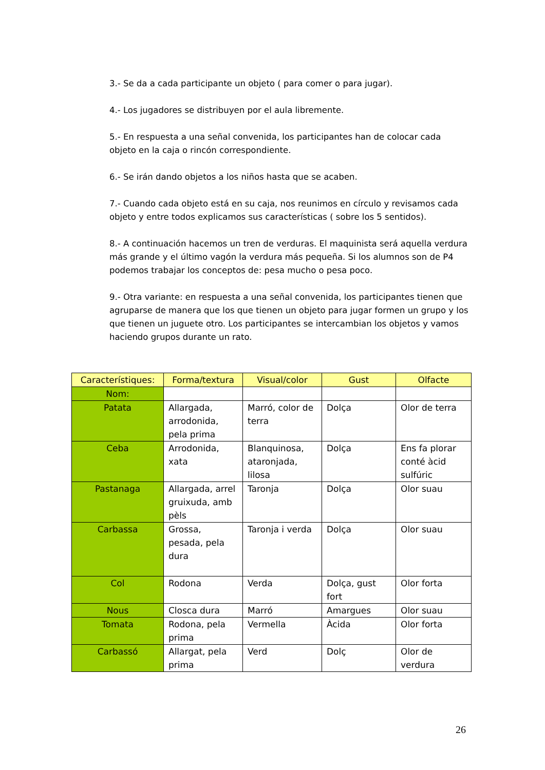3.- Se da a cada participante un objeto ( para comer o para jugar).
4.- Los jugadores se distribuyen por el aula libremente.
5.- En respuesta a una señal convenida, los participantes han de colocar cada objeto en la caja o rincón correspondiente.
6.- Se irán dando objetos a los niños hasta que se acaben.
7.- Cuando cada objeto está en su caja, nos reunimos en círculo y revisamos cada objeto y entre todos explicamos sus características ( sobre los 5 sentidos).
8.- A continuación hacemos un tren de verduras. El maquinista será aquella verdura más grande y el último vagón la verdura más pequeña. Si los alumnos son de P4 podemos trabajar los conceptos de: pesa mucho o pesa poco.
9.- Otra variante: en respuesta a una señal convenida, los participantes tienen que agruparse de manera que los que tienen un objeto para jugar formen un grupo y los que tienen un juguete otro. Los participantes se intercambian los objetos y vamos haciendo grupos durante un rato.
| Característiques: | Forma/textura | Visual/color | Gust | Olfacte |
| --- | --- | --- | --- | --- |
| Nom: | | | | |
| Patata | Allargada, arrodonida, pela prima | Marró, color de terra | Dolça | Olor de terra |
| Ceba | Arrodonida, xata | Blanquinosa, ataronjada, lilosa | Dolça | Ens fa plorar conté àcid sulfúric |
| Pastanaga | Allargada, arrel gruixuda, amb pèls | Taronja | Dolça | Olor suau |
| Carbassa | Grossa, pesada, pela dura | Taronja i verda | Dolça | Olor suau |
| Col | Rodona | Verda | Dolça, gust fort | Olor forta |
| Nous | Closca dura | Marró | Amargues | Olor suau |
| Tomata | Rodona, pela prima | Vermella | Àcida | Olor forta |
| Carbassó | Allargat, pela prima | Verd | Dolç | Olor de verdura |
26